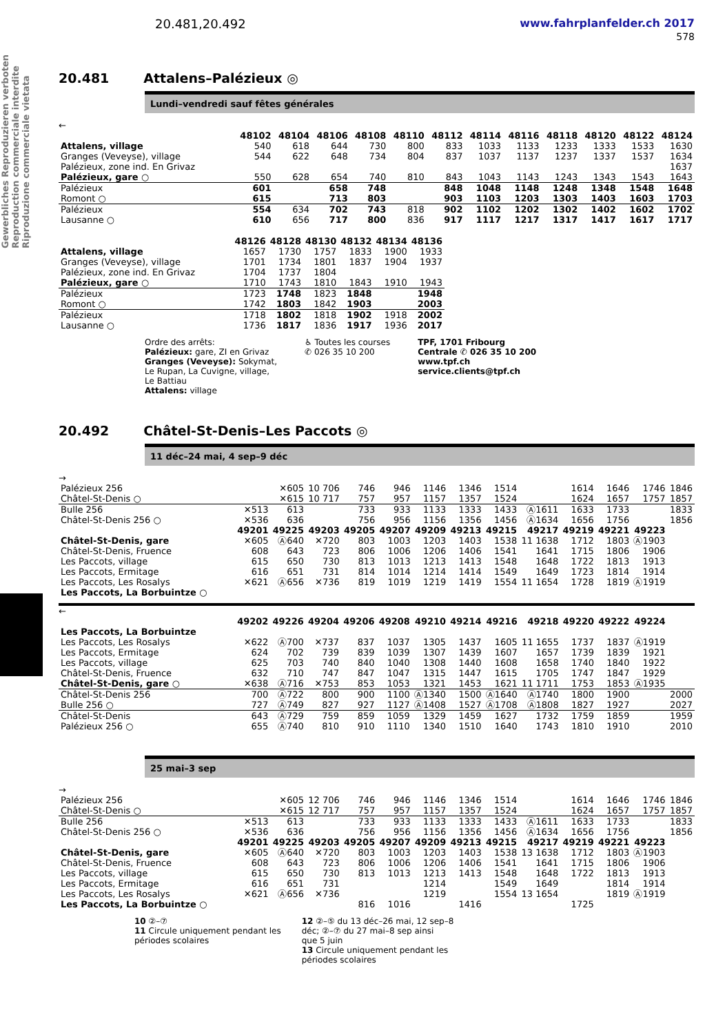Gewerbliches Reproduzieren verboten Reproduction commerciale interdite Riproduzione commerciale vietata
20.481,20.492 www.fahrplanfelder.ch 2017
578
20.481 Attalens–Palézieux ◎
Lundi–vendredi sauf fêtes générales
←
| | 48102 | 48104 | 48106 | 48108 | 48110 | 48112 | 48114 | 48116 | 48118 | 48120 | 48122 | 48124 |
| --- | --- | --- | --- | --- | --- | --- | --- | --- | --- | --- | --- | --- |
| Attalens, village | 540 | 618 | 644 | 730 | 800 | 833 | 1033 | 1133 | 1233 | 1333 | 1533 | 1630 |
| Granges (Veveyse), village | 544 | 622 | 648 | 734 | 804 | 837 | 1037 | 1137 | 1237 | 1337 | 1537 | 1634 |
| Palézieux, zone ind. En Grivaz | | | | | | | | | | | | 1637 |
| Palézieux, gare ○ | 550 | 628 | 654 | 740 | 810 | 843 | 1043 | 1143 | 1243 | 1343 | 1543 | 1643 |
| Palézieux | 601 | | 658 | 748 | | 848 | 1048 | 1148 | 1248 | 1348 | 1548 | 1648 |
| Romont ○ | 615 | | 713 | 803 | | 903 | 1103 | 1203 | 1303 | 1403 | 1603 | 1703 |
| Palézieux | 554 | 634 | 702 | 743 | 818 | 902 | 1102 | 1202 | 1302 | 1402 | 1602 | 1702 |
| Lausanne ○ | 610 | 656 | 717 | 800 | 836 | 917 | 1117 | 1217 | 1317 | 1417 | 1617 | 1717 |
| | 48126 | 48128 | 48130 | 48132 | 48134 | 48136 |
| --- | --- | --- | --- | --- | --- | --- |
| Attalens, village | 1657 | 1730 | 1757 | 1833 | 1900 | 1933 |
| Granges (Veveyse), village | 1701 | 1734 | 1801 | 1837 | 1904 | 1937 |
| Palézieux, zone ind. En Grivaz | 1704 | 1737 | 1804 | | | |
| Palézieux, gare ○ | 1710 | 1743 | 1810 | 1843 | 1910 | 1943 |
| Palézieux | 1723 | 1748 | 1823 | 1848 | | 1948 |
| Romont ○ | 1742 | 1803 | 1842 | 1903 | | 2003 |
| Palézieux | 1718 | 1802 | 1818 | 1902 | 1918 | 2002 |
| Lausanne ○ | 1736 | 1817 | 1836 | 1917 | 1936 | 2017 |
Ordre des arrêts:
Palézieux: gare, ZI en Grivaz
Granges (Veveyse): Sokymat,
Le Rupan, La Cuvigne, village,
Le Battiau
Attalens: village
♿ Toutes les courses
✆ 026 35 10 200
TPF, 1701 Fribourg
Centrale ✆ 026 35 10 200
www.tpf.ch
service.clients@tpf.ch
20.492 Châtel-St-Denis–Les Paccots ◎
11 déc–24 mai, 4 sep–9 déc
→
| Palézieux 256 | | ✕605 | 10 706 | 746 | 946 | 1146 | 1346 | 1514 | | 1614 | 1646 | 1746 | 1846 |
| Châtel-St-Denis ○ | | ✕615 | 10 717 | 757 | 957 | 1157 | 1357 | 1524 | | 1624 | 1657 | 1757 | 1857 |
| Bulle 256 | ✕513 | 613 | | 733 | 933 | 1133 | 1333 | 1433 | Ⓐ1611 | 1633 | 1733 | | 1833 |
| Châtel-St-Denis 256 ○ | ✕536 | 636 | | 756 | 956 | 1156 | 1356 | 1456 | Ⓐ1634 | 1656 | 1756 | | 1856 |
| | 49201 | 49225 | 49203 | 49205 | 49207 | 49209 | 49213 | 49215 | 49217 | 49219 | 49221 | 49223 | |
| Châtel-St-Denis, gare | ✕605 | Ⓐ640 | ✕720 | 803 | 1003 | 1203 | 1403 | 1538 | 11 1638 | 1712 | 1803 | Ⓐ1903 | |
| Châtel-St-Denis, Fruence | 608 | 643 | 723 | 806 | 1006 | 1206 | 1406 | 1541 | 1641 | 1715 | 1806 | 1906 | |
| Les Paccots, village | 615 | 650 | 730 | 813 | 1013 | 1213 | 1413 | 1548 | 1648 | 1722 | 1813 | 1913 | |
| Les Paccots, Ermitage | 616 | 651 | 731 | 814 | 1014 | 1214 | 1414 | 1549 | 1649 | 1723 | 1814 | 1914 | |
| Les Paccots, Les Rosalys | ✕621 | Ⓐ656 | ✕736 | 819 | 1019 | 1219 | 1419 | 1554 | 11 1654 | 1728 | 1819 | Ⓐ1919 | |
| Les Paccots, La Borbuintze ○ | | | | | | | | | | | | | |
←
| | 49202 | 49226 | 49204 | 49206 | 49208 | 49210 | 49214 | 49216 | 49218 | 49220 | 49222 | 49224 | |
| --- | --- | --- | --- | --- | --- | --- | --- | --- | --- | --- | --- | --- | --- |
| Les Paccots, La Borbuintze | | | | | | | | | | | | | |
| Les Paccots, Les Rosalys | ✕622 | Ⓐ700 | ✕737 | 837 | 1037 | 1305 | 1437 | 1605 | 11 1655 | 1737 | 1837 | Ⓐ1919 | |
| Les Paccots, Ermitage | 624 | 702 | 739 | 839 | 1039 | 1307 | 1439 | 1607 | 1657 | 1739 | 1839 | 1921 | |
| Les Paccots, village | 625 | 703 | 740 | 840 | 1040 | 1308 | 1440 | 1608 | 1658 | 1740 | 1840 | 1922 | |
| Châtel-St-Denis, Fruence | 632 | 710 | 747 | 847 | 1047 | 1315 | 1447 | 1615 | 1705 | 1747 | 1847 | 1929 | |
| Châtel-St-Denis, gare ○ | ✕638 | Ⓐ716 | ✕753 | 853 | 1053 | 1321 | 1453 | 1621 | 11 1711 | 1753 | 1853 | Ⓐ1935 | |
| Châtel-St-Denis 256 | 700 | Ⓐ722 | 800 | 900 | 1100 | Ⓐ1340 | 1500 | Ⓐ1640 | Ⓐ1740 | 1800 | 1900 | | 2000 |
| Bulle 256 ○ | 727 | Ⓐ749 | 827 | 927 | 1127 | Ⓐ1408 | 1527 | Ⓐ1708 | Ⓐ1808 | 1827 | 1927 | | 2027 |
| Châtel-St-Denis | 643 | Ⓐ729 | 759 | 859 | 1059 | 1329 | 1459 | 1627 | 1732 | 1759 | 1859 | | 1959 |
| Palézieux 256 ○ | 655 | Ⓐ740 | 810 | 910 | 1110 | 1340 | 1510 | 1640 | 1743 | 1810 | 1910 | | 2010 |
25 mai–3 sep
→
| Palézieux 256 | | ✕605 | 12 706 | 746 | 946 | 1146 | 1346 | 1514 | | 1614 | 1646 | 1746 | 1846 |
| Châtel-St-Denis ○ | | ✕615 | 12 717 | 757 | 957 | 1157 | 1357 | 1524 | | 1624 | 1657 | 1757 | 1857 |
| Bulle 256 | ✕513 | 613 | | 733 | 933 | 1133 | 1333 | 1433 | Ⓐ1611 | 1633 | 1733 | | 1833 |
| Châtel-St-Denis 256 ○ | ✕536 | 636 | | 756 | 956 | 1156 | 1356 | 1456 | Ⓐ1634 | 1656 | 1756 | | 1856 |
| | 49201 | 49225 | 49203 | 49205 | 49207 | 49209 | 49213 | 49215 | 49217 | 49219 | 49221 | 49223 | |
| Châtel-St-Denis, gare | ✕605 | Ⓐ640 | ✕720 | 803 | 1003 | 1203 | 1403 | 1538 | 13 1638 | 1712 | 1803 | Ⓐ1903 | |
| Châtel-St-Denis, Fruence | 608 | 643 | 723 | 806 | 1006 | 1206 | 1406 | 1541 | 1641 | 1715 | 1806 | 1906 | |
| Les Paccots, village | 615 | 650 | 730 | 813 | 1013 | 1213 | 1413 | 1548 | 1648 | 1722 | 1813 | 1913 | |
| Les Paccots, Ermitage | 616 | 651 | 731 | | | 1214 | | 1549 | 1649 | | 1814 | 1914 | |
| Les Paccots, Les Rosalys | ✕621 | Ⓐ656 | ✕736 | | | 1219 | | 1554 | 13 1654 | | 1819 | Ⓐ1919 | |
| Les Paccots, La Borbuintze ○ | | | | 816 | 1016 | | 1416 | | | 1725 | | | |
10 ②–⑦
11 Circule uniquement pendant les
périodes scolaires
12 ②–⑤ du 13 déc–26 mai, 12 sep–8
déc; ②–⑦ du 27 mai–8 sep ainsi
que 5 juin
13 Circule uniquement pendant les
périodes scolaires